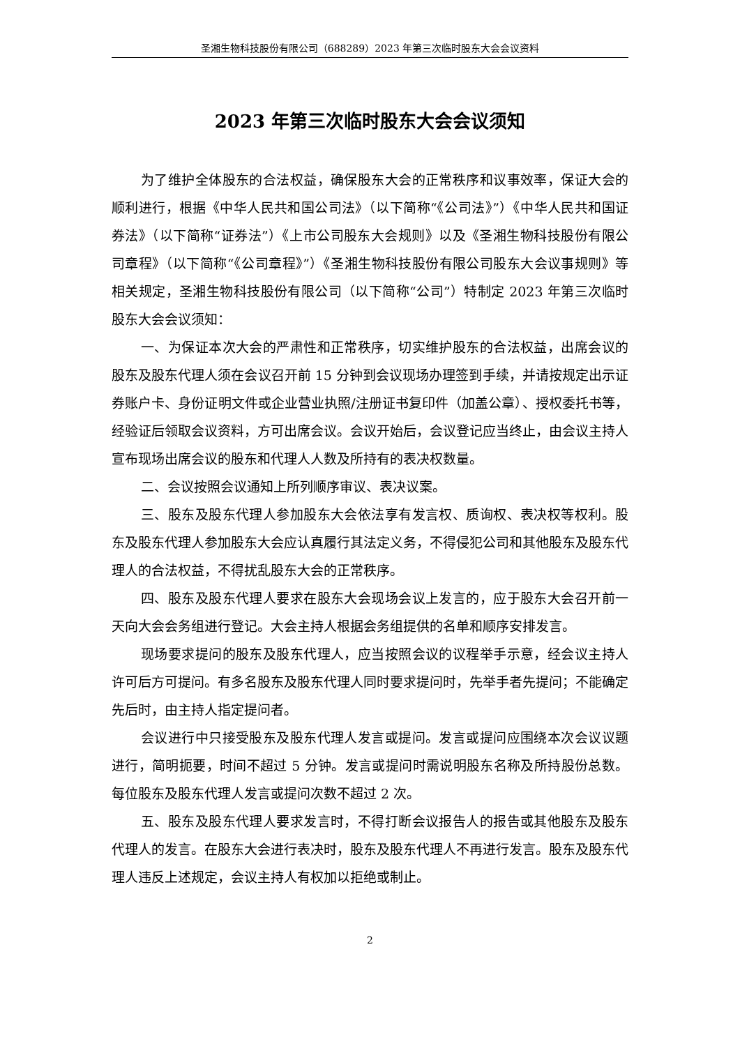圣湘生物科技股份有限公司（688289）2023 年第三次临时股东大会会议资料
2023 年第三次临时股东大会会议须知
为了维护全体股东的合法权益，确保股东大会的正常秩序和议事效率，保证大会的顺利进行，根据《中华人民共和国公司法》（以下简称“《公司法》”）《中华人民共和国证券法》（以下简称“证券法”）《上市公司股东大会规则》以及《圣湘生物科技股份有限公司章程》（以下简称“《公司章程》”）《圣湘生物科技股份有限公司股东大会议事规则》等相关规定，圣湘生物科技股份有限公司（以下简称“公司”）特制定 2023 年第三次临时股东大会会议须知：
一、为保证本次大会的严肃性和正常秩序，切实维护股东的合法权益，出席会议的股东及股东代理人须在会议召开前 15 分钟到会议现场办理签到手续，并请按规定出示证券账户卡、身份证明文件或企业营业执照/注册证书复印件（加盖公章）、授权委托书等，经验证后领取会议资料，方可出席会议。会议开始后，会议登记应当终止，由会议主持人宣布现场出席会议的股东和代理人人数及所持有的表决权数量。
二、会议按照会议通知上所列顺序审议、表决议案。
三、股东及股东代理人参加股东大会依法享有发言权、质询权、表决权等权利。股东及股东代理人参加股东大会应认真履行其法定义务，不得侵犯公司和其他股东及股东代理人的合法权益，不得扰乱股东大会的正常秩序。
四、股东及股东代理人要求在股东大会现场会议上发言的，应于股东大会召开前一天向大会会务组进行登记。大会主持人根据会务组提供的名单和顺序安排发言。
现场要求提问的股东及股东代理人，应当按照会议的议程举手示意，经会议主持人许可后方可提问。有多名股东及股东代理人同时要求提问时，先举手者先提问；不能确定先后时，由主持人指定提问者。
会议进行中只接受股东及股东代理人发言或提问。发言或提问应围绕本次会议议题进行，简明扼要，时间不超过 5 分钟。发言或提问时需说明股东名称及所持股份总数。每位股东及股东代理人发言或提问次数不超过 2 次。
五、股东及股东代理人要求发言时，不得打断会议报告人的报告或其他股东及股东代理人的发言。在股东大会进行表决时，股东及股东代理人不再进行发言。股东及股东代理人违反上述规定，会议主持人有权加以拒绝或制止。
2